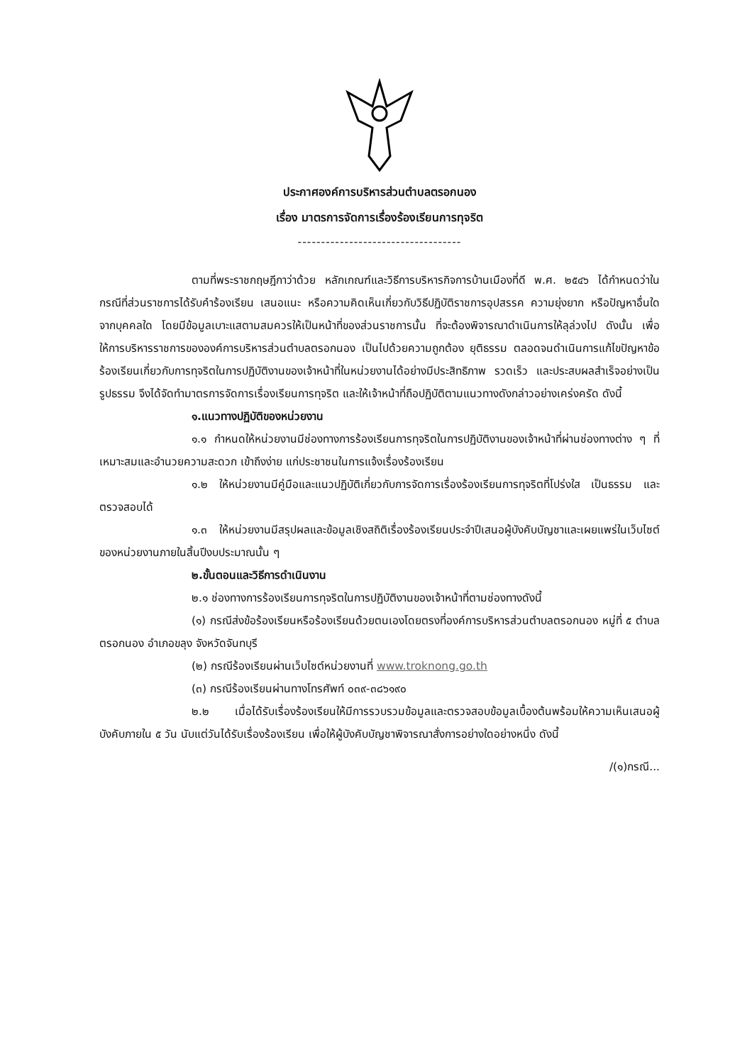ประกาศองค์การบริหารส่วนตำบลตรอกนอง
เรื่อง มาตรการจัดการเรื่องร้องเรียนการทุจริต
-----------------------------------
ตามที่พระราชกฤษฎีกาว่าด้วย หลักเกณฑ์และวิธีการบริหารกิจการบ้านเมืองที่ดี พ.ศ. ๒๕๔๖ ได้กำหนดว่าในกรณีที่ส่วนราชการได้รับคำร้องเรียน เสนอแนะ หรือความคิดเห็นเกี่ยวกับวิธีปฏิบัติราชการอุปสรรค ความยุ่งยาก หรือปัญหาอื่นใดจากบุคคลใด โดยมีข้อมูลเบาะแสตามสมควรให้เป็นหน้าที่ของส่วนราชการนั้น ที่จะต้องพิจารณาดำเนินการให้ลุล่วงไป ดังนั้น เพื่อให้การบริหารราชการขององค์การบริหารส่วนตำบลตรอกนอง เป็นไปด้วยความถูกต้อง ยุติธรรม ตลอดจนดำเนินการแก้ไขปัญหาข้อร้องเรียนเกี่ยวกับการทุจริตในการปฏิบัติงานของเจ้าหน้าที่ในหน่วยงานได้อย่างมีประสิทธิภาพ รวดเร็ว และประสบผลสำเร็จอย่างเป็นรูปธรรม จึงได้จัดทำมาตรการจัดการเรื่องเรียนการทุจริต และให้เจ้าหน้าที่ถือปฏิบัติตามแนวทางดังกล่าวอย่างเคร่งครัด ดังนี้
๑.แนวทางปฏิบัติของหน่วยงาน
๑.๑ กำหนดให้หน่วยงานมีช่องทางการร้องเรียนการทุจริตในการปฏิบัติงานของเจ้าหน้าที่ผ่านช่องทางต่าง ๆ ที่เหมาะสมและอำนวยความสะดวก เข้าถึงง่าย แก่ประชาชนในการแจ้งเรื่องร้องเรียน
๑.๒ ให้หน่วยงานมีคู่มือและแนวปฏิบัติเกี่ยวกับการจัดการเรื่องร้องเรียนการทุจริตที่โปร่งใส เป็นธรรม และตรวจสอบได้
๑.๓ ให้หน่วยงานมีสรุปผลและข้อมูลเชิงสถิติเรื่องร้องเรียนประจำปีเสนอผู้บังคับบัญชาและเผยแพร่ในเว็บไซต์ของหน่วยงานภายในสิ้นปีงบประมาณนั้น ๆ
๒.ขั้นตอนและวิธีการดำเนินงาน
๒.๑ ช่องทางการร้องเรียนการทุจริตในการปฏิบัติงานของเจ้าหน้าที่ตามช่องทางดังนี้
(๑) กรณีส่งข้อร้องเรียนหรือร้องเรียนด้วยตนเองโดยตรงที่องค์การบริหารส่วนตำบลตรอกนอง หมู่ที่ ๕ ตำบลตรอกนอง อำเภอขลุง จังหวัดจันทบุรี
(๒) กรณีร้องเรียนผ่านเว็บไซต์หน่วยงานที่ www.troknong.go.th
(๓) กรณีร้องเรียนผ่านทางโทรศัพท์ ๐๓๙-๓๘๖๑๙๐
๒.๒ เมื่อได้รับเรื่องร้องเรียนให้มีการรวบรวมข้อมูลและตรวจสอบข้อมูลเบื้องต้นพร้อมให้ความเห็นเสนอผู้บังคับภายใน ๕ วัน นับแต่วันได้รับเรื่องร้องเรียน เพื่อให้ผู้บังคับบัญชาพิจารณาสั่งการอย่างใดอย่างหนึ่ง ดังนี้
/(๑)กรณี...